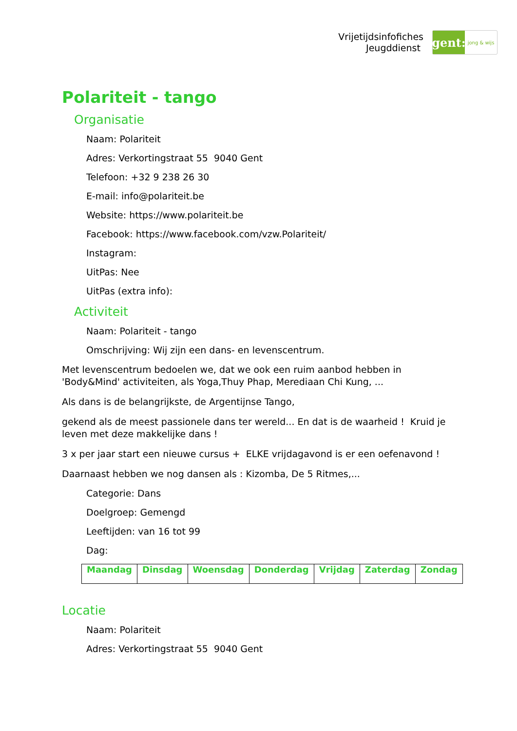Vrijetijdsinfofiches
Jeugddienst
gent:
jong & wijs
Polariteit - tango
Organisatie
Naam: Polariteit
Adres: Verkortingstraat 55 9040 Gent
Telefoon: +32 9 238 26 30
E-mail: info@polariteit.be
Website: https://www.polariteit.be
Facebook: https://www.facebook.com/vzw.Polariteit/
Instagram:
UitPas: Nee
UitPas (extra info):
Activiteit
Naam: Polariteit - tango
Omschrijving: Wij zijn een dans- en levenscentrum.
Met levenscentrum bedoelen we, dat we ook een ruim aanbod hebben in 'Body&Mind' activiteiten, als Yoga,Thuy Phap, Merediaan Chi Kung, ...
Als dans is de belangrijkste, de Argentijnse Tango,
gekend als de meest passionele dans ter wereld... En dat is de waarheid ! Kruid je leven met deze makkelijke dans !
3 x per jaar start een nieuwe cursus + ELKE vrijdagavond is er een oefenavond !
Daarnaast hebben we nog dansen als : Kizomba, De 5 Ritmes,...
Categorie: Dans
Doelgroep: Gemengd
Leeftijden: van 16 tot 99
Dag:
| Maandag | Dinsdag | Woensdag | Donderdag | Vrijdag | Zaterdag | Zondag |
| --- | --- | --- | --- | --- | --- | --- |
Locatie
Naam: Polariteit
Adres: Verkortingstraat 55 9040 Gent